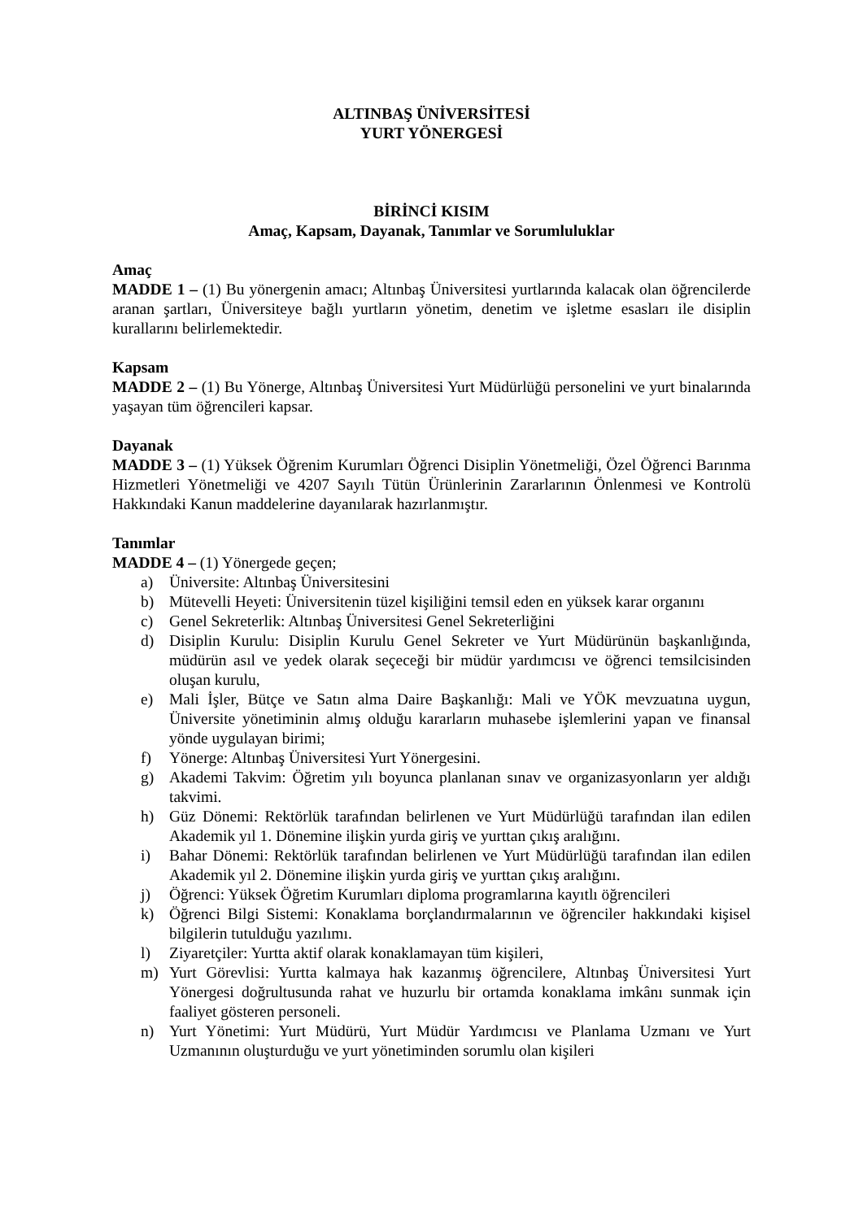ALTINBAŞ ÜNİVERSİTESİ
YURT YÖNERGESİ
BİRİNCİ KISIM
Amaç, Kapsam, Dayanak, Tanımlar ve Sorumluluklar
Amaç
MADDE 1 – (1) Bu yönergenin amacı; Altınbaş Üniversitesi yurtlarında kalacak olan öğrencilerde aranan şartları, Üniversiteye bağlı yurtların yönetim, denetim ve işletme esasları ile disiplin kurallarını belirlemektedir.
Kapsam
MADDE 2 – (1) Bu Yönerge, Altınbaş Üniversitesi Yurt Müdürlüğü personelini ve yurt binalarında yaşayan tüm öğrencileri kapsar.
Dayanak
MADDE 3 – (1) Yüksek Öğrenim Kurumları Öğrenci Disiplin Yönetmeliği, Özel Öğrenci Barınma Hizmetleri Yönetmeliği ve 4207 Sayılı Tütün Ürünlerinin Zararlarının Önlenmesi ve Kontrolü Hakkındaki Kanun maddelerine dayanılarak hazırlanmıştır.
Tanımlar
MADDE 4 – (1) Yönergede geçen;
a) Üniversite: Altınbaş Üniversitesini
b) Mütevelli Heyeti: Üniversitenin tüzel kişiliğini temsil eden en yüksek karar organını
c) Genel Sekreterlik: Altınbaş Üniversitesi Genel Sekreterliğini
d) Disiplin Kurulu: Disiplin Kurulu Genel Sekreter ve Yurt Müdürünün başkanlığında, müdürün asıl ve yedek olarak seçeceği bir müdür yardımcısı ve öğrenci temsilcisinden oluşan kurulu,
e) Mali İşler, Bütçe ve Satın alma Daire Başkanlığı: Mali ve YÖK mevzuatına uygun, Üniversite yönetiminin almış olduğu kararların muhasebe işlemlerini yapan ve finansal yönde uygulayan birimi;
f) Yönerge: Altınbaş Üniversitesi Yurt Yönergesini.
g) Akademi Takvim: Öğretim yılı boyunca planlanan sınav ve organizasyonların yer aldığı takvimi.
h) Güz Dönemi: Rektörlük tarafından belirlenen ve Yurt Müdürlüğü tarafından ilan edilen Akademik yıl 1. Dönemine ilişkin yurda giriş ve yurttan çıkış aralığını.
i) Bahar Dönemi: Rektörlük tarafından belirlenen ve Yurt Müdürlüğü tarafından ilan edilen Akademik yıl 2. Dönemine ilişkin yurda giriş ve yurttan çıkış aralığını.
j) Öğrenci: Yüksek Öğretim Kurumları diploma programlarına kayıtlı öğrencileri
k) Öğrenci Bilgi Sistemi: Konaklama borçlandırmalarının ve öğrenciler hakkındaki kişisel bilgilerin tutulduğu yazılımı.
l) Ziyaretçiler: Yurtta aktif olarak konaklamayan tüm kişileri,
m) Yurt Görevlisi: Yurtta kalmaya hak kazanmış öğrencilere, Altınbaş Üniversitesi Yurt Yönergesi doğrultusunda rahat ve huzurlu bir ortamda konaklama imkânı sunmak için faaliyet gösteren personeli.
n) Yurt Yönetimi: Yurt Müdürü, Yurt Müdür Yardımcısı ve Planlama Uzmanı ve Yurt Uzmanının oluşturduğu ve yurt yönetiminden sorumlu olan kişileri